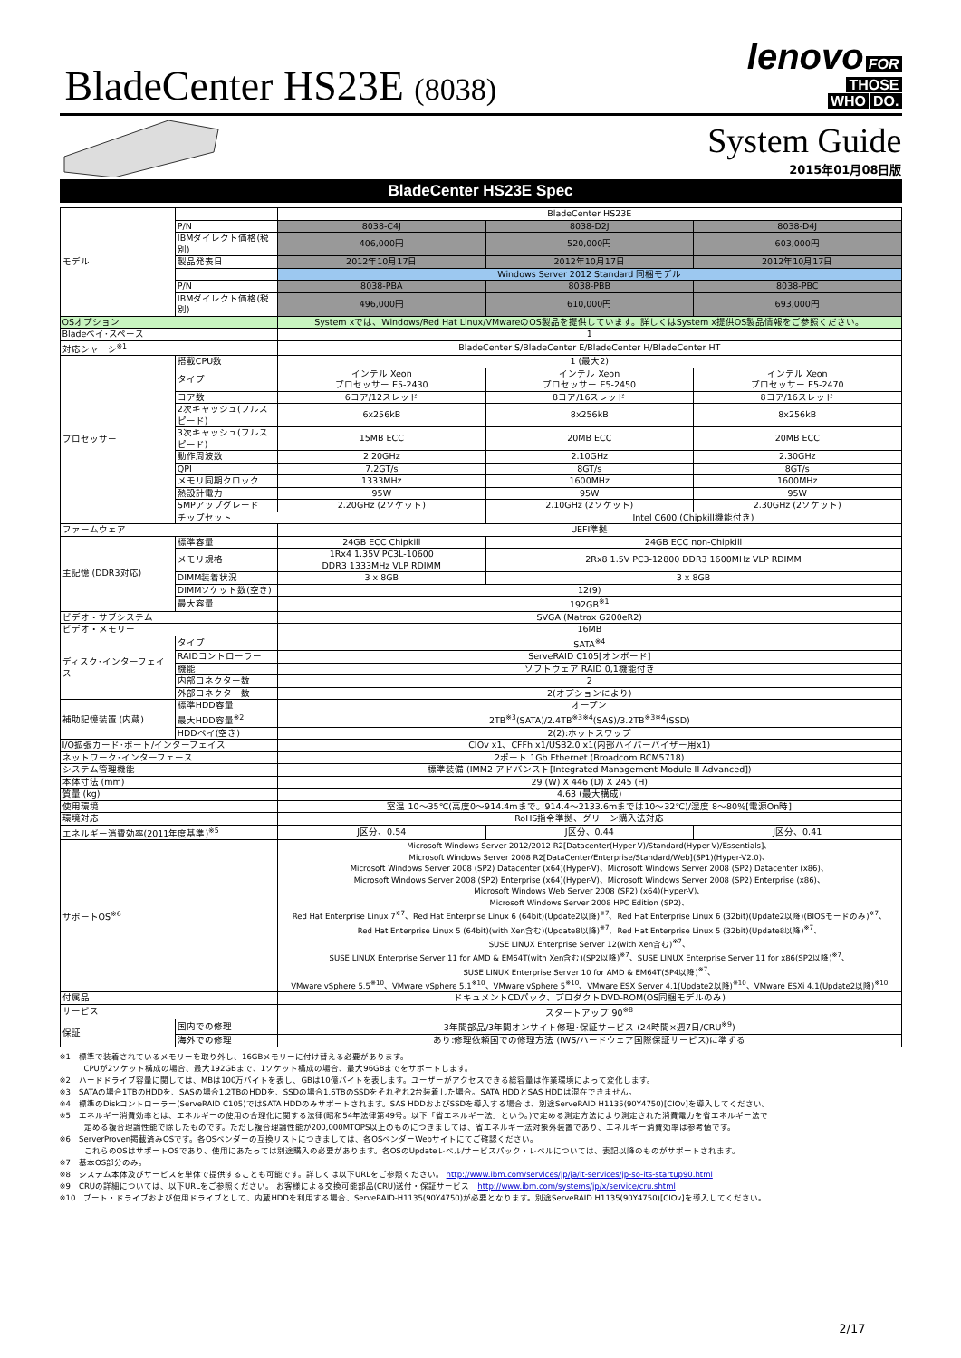BladeCenter HS23E (8038)
lenovo FOR
THOSE
WHO DO.
System Guide
2015年01月08日版
BladeCenter HS23E Spec
| モデル | | BladeCenter HS23E | | |
| | P/N | 8038-C4J | 8038-D2J | 8038-D4J |
| | IBMダイレクト価格(税別) | 406,000円 | 520,000円 | 603,000円 |
| | 製品発表日 | 2012年10月17日 | 2012年10月17日 | 2012年10月17日 |
| | | Windows Server 2012 Standard 同梱モデル | | |
| | P/N | 8038-PBA | 8038-PBB | 8038-PBC |
| | IBMダイレクト価格(税別) | 496,000円 | 610,000円 | 693,000円 |
| OSオプション | | System xでは、Windows/Red Hat Linux/VMwareのOS製品を提供しています。詳しくはSystem x提供OS製品情報をご参照ください。 | | |
| Bladeベイ･スペース | | 1 | | |
| 対応シャーシ<sup>※1</sup> | | BladeCenter S/BladeCenter E/BladeCenter H/BladeCenter HT | | |
| プロセッサー | 搭載CPU数 | 1 (最大2) | | |
| | タイプ | インテル Xeon プロセッサー E5-2430 | インテル Xeon プロセッサー E5-2450 | インテル Xeon プロセッサー E5-2470 |
| | コア数 | 6コア/12スレッド | 8コア/16スレッド | 8コア/16スレッド |
| | 2次キャッシュ(フルスピード) | 6x256kB | 8x256kB | 8x256kB |
| | 3次キャッシュ(フルスピード) | 15MB ECC | 20MB ECC | 20MB ECC |
| | 動作周波数 | 2.20GHz | 2.10GHz | 2.30GHz |
| | QPI | 7.2GT/s | 8GT/s | 8GT/s |
| | メモリ同期クロック | 1333MHz | 1600MHz | 1600MHz |
| | 熱設計電力 | 95W | 95W | 95W |
| | SMPアップグレード | 2.20GHz (2ソケット) | 2.10GHz (2ソケット) | 2.30GHz (2ソケット) |
| | チップセット | | Intel C600 (Chipkill機能付き) | |
| ファームウェア | | UEFI準拠 | | |
| 主記憶 (DDR3対応) | 標準容量 | 24GB ECC Chipkill | 24GB ECC non-Chipkill | |
| | メモリ規格 | 1Rx4 1.35V PC3L-10600 DDR3 1333MHz VLP RDIMM | 2Rx8 1.5V PC3-12800 DDR3 1600MHz VLP RDIMM | |
| | DIMM装着状況 | 3 x 8GB | 3 x 8GB | |
| | DIMMソケット数(空き) | 12(9) | | |
| | 最大容量 | 192GB<sup>※1</sup> | | |
| ビデオ・サブシステム | | SVGA (Matrox G200eR2) | | |
| ビデオ・メモリー | | 16MB | | |
| ディスク･インターフェイス | タイプ | SATA<sup>※4</sup> | | |
| | RAIDコントローラー | ServeRAID C105[オンボード] | | |
| | 機能 | ソフトウェア RAID 0,1機能付き | | |
| | 内部コネクター数 | 2 | | |
| | 外部コネクター数 | 2(オプションにより) | | |
| 補助記憶装置 (内蔵) | 標準HDD容量 | オープン | | |
| | 最大HDD容量<sup>※2</sup> | 2TB<sup>※3</sup>(SATA)/2.4TB<sup>※3※4</sup>(SAS)/3.2TB<sup>※3※4</sup>(SSD) | | |
| | HDDベイ(空き) | 2(2):ホットスワップ | | |
| I/O拡張カード･ポート/インターフェイス | | CIOv x1、CFFh x1/USB2.0 x1(内部ハイパーバイザー用x1) | | |
| ネットワーク･インターフェース | | 2ポート 1Gb Ethernet (Broadcom BCM5718) | | |
| システム管理機能 | | 標準装備 (IMM2 アドバンスト[Integrated Management Module II Advanced]) | | |
| 本体寸法 (mm) | | 29 (W) X 446 (D) X 245 (H) | | |
| 質量 (kg) | | 4.63 (最大構成) | | |
| 使用環境 | | 室温 10～35℃(高度0～914.4mまで。914.4～2133.6mまでは10～32℃)/湿度 8～80%[電源On時] | | |
| 環境対応 | | RoHS指令準拠、グリーン購入法対応 | | |
| エネルギー消費効率(2011年度基準)<sup>※5</sup> | | J区分、0.54 | J区分、0.44 | J区分、0.41 |
| サポートOS<sup>※6</sup> | | Microsoft Windows Server 2012/2012 R2[Datacenter(Hyper-V)/Standard(Hyper-V)/Essentials]、 Microsoft Windows Server 2008 R2[DataCenter/Enterprise/Standard/Web](SP1)(Hyper-V2.0)、 Microsoft Windows Server 2008 (SP2) Datacenter (x64)(Hyper-V)、Microsoft Windows Server 2008 (SP2) Datacenter (x86)、 Microsoft Windows Server 2008 (SP2) Enterprise (x64)(Hyper-V)、Microsoft Windows Server 2008 (SP2) Enterprise (x86)、 Microsoft Windows Web Server 2008 (SP2) (x64)(Hyper-V)、 Microsoft Windows Server 2008 HPC Edition (SP2)、 Red Hat Enterprise Linux 7<sup>※7</sup>、Red Hat Enterprise Linux 6 (64bit)(Update2以降)<sup>※7</sup>、Red Hat Enterprise Linux 6 (32bit)(Update2以降)(BIOSモードのみ)<sup>※7</sup>、 Red Hat Enterprise Linux 5 (64bit)(with Xen含む)(Update8以降)<sup>※7</sup>、Red Hat Enterprise Linux 5 (32bit)(Update8以降)<sup>※7</sup>、 SUSE LINUX Enterprise Server 12(with Xen含む)<sup>※7</sup>、 SUSE LINUX Enterprise Server 11 for AMD & EM64T(with Xen含む)(SP2以降)<sup>※7</sup>、SUSE LINUX Enterprise Server 11 for x86(SP2以降)<sup>※7</sup>、 SUSE LINUX Enterprise Server 10 for AMD & EM64T(SP4以降)<sup>※7</sup>、 VMware vSphere 5.5<sup>※10</sup>、VMware vSphere 5.1<sup>※10</sup>、VMware vSphere 5<sup>※10</sup>、VMware ESX Server 4.1(Update2以降)<sup>※10</sup>、VMware ESXi 4.1(Update2以降)<sup>※10</sup> | | |
| 付属品 | | ドキュメントCDパック、プロダクトDVD-ROM(OS同梱モデルのみ) | | |
| サービス | | スタートアップ 90<sup>※8</sup> | | |
| 保証 | 国内での修理 | 3年間部品/3年間オンサイト修理･保証サービス (24時間×週7日/CRU<sup>※9</sup>) | | |
| | 海外での修理 | あり:修理依頼国での修理方法 (IWS/ハードウェア国際保証サービス)に準ずる | | |
※1　標準で装着されているメモリーを取り外し、16GBメモリーに付け替える必要があります。
　　　CPUが2ソケット構成の場合、最大192GBまで、1ソケット構成の場合、最大96GBまでをサポートします。
※2　ハードドライブ容量に関しては、MBは100万バイトを表し、GBは10億バイトを表します。ユーザーがアクセスできる総容量は作業環境によって変化します。
※3　SATAの場合1TBのHDDを、SASの場合1.2TBのHDDを、SSDの場合1.6TBのSSDをそれぞれ2台装着した場合。SATA HDDとSAS HDDは混在できません。
※4　標準のDiskコントローラー(ServeRAID C105)ではSATA HDDのみサポートされます。SAS HDDおよびSSDを導入する場合は、別途ServeRAID H1135(90Y4750)[CIOv]を導入してください。
※5　エネルギー消費効率とは、エネルギーの使用の合理化に関する法律(昭和54年法律第49号。以下「省エネルギー法」という。)で定める測定方法により測定された消費電力を省エネルギー法で
　　　定める複合理論性能で除したものです。ただし複合理論性能が200,000MTOPS以上のものにつきましては、省エネルギー法対象外装置であり、エネルギー消費効率は参考値です。
※6　ServerProven掲載済みOSです。各OSベンダーの互換リストにつきましては、各OSベンダーWebサイトにてご確認ください。
　　　これらのOSはサポートOSであり、使用にあたっては別途購入の必要があります。各OSのUpdateレベル/サービスパック・レベルについては、表記以降のものがサポートされます。
※7　基本OS部分のみ。
※8　システム本体及びサービスを単体で提供することも可能です。詳しくは以下URLをご参照ください。 http://www.ibm.com/services/jp/ja/it-services/jp-so-its-startup90.html
※9　CRUの詳細については、以下URLをご参照ください。 お客様による交換可能部品(CRU)送付・保証サービス　http://www.ibm.com/systems/jp/x/service/cru.shtml
※10　ブート・ドライブおよび使用ドライブとして、内蔵HDDを利用する場合、ServeRAID-H1135(90Y4750)が必要となります。別途ServeRAID H1135(90Y4750)[CIOv]を導入してください。
2/17